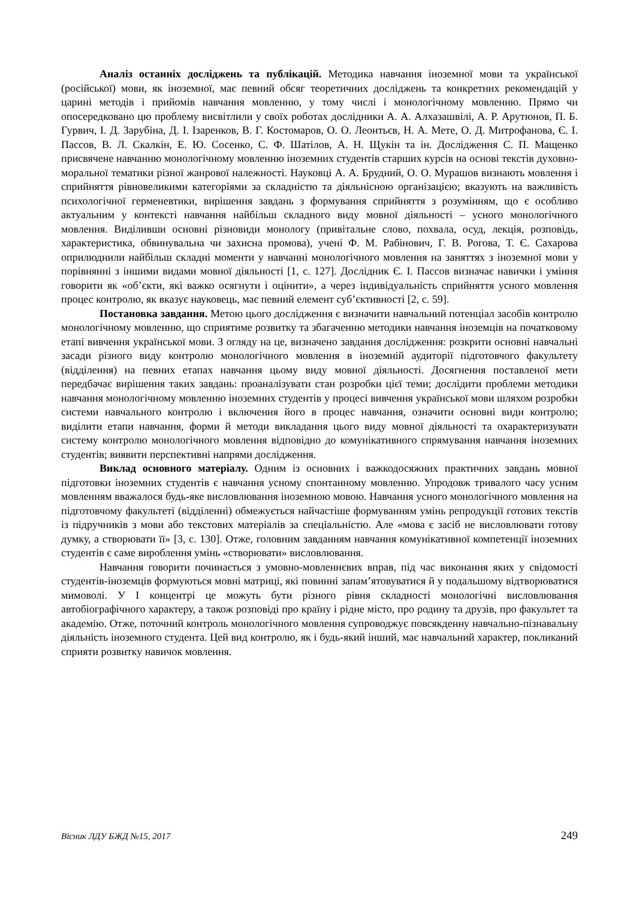Аналіз останніх досліджень та публікацій. Методика навчання іноземної мови та української (російської) мови, як іноземної, має певний обсяг теоретичних досліджень та конкретних рекомендацій у царині методів і прийомів навчання мовленню, у тому числі і монологічному мовленню. Прямо чи опосередковано цю проблему висвітлили у своїх роботах дослідники А. А. Алхазашвілі, А. Р. Арутюнов, П. Б. Гурвич, І. Д. Зарубіна, Д. І. Ізаренков, В. Г. Костомаров, О. О. Леонтьєв, Н. А. Мете, О. Д. Митрофанова, Є. І. Пассов, В. Л. Скалкін, Е. Ю. Сосенко, С. Ф. Шатілов, А. Н. Щукін та ін. Дослідження С. П. Мащенко присвячене навчанню монологічному мовленню іноземних студентів старших курсів на основі текстів духовно-моральної тематики різної жанрової належності. Науковці А. А. Брудний, О. О. Мурашов визнають мовлення і сприйняття рівновеликими категоріями за складністю та діяльнісною організацією; вказують на важливість психологічної герменевтики, вирішення завдань з формування сприйняття з розумінням, що є особливо актуальним у контексті навчання найбільш складного виду мовної діяльності – усного монологічного мовлення. Виділивши основні різновиди монологу (привітальне слово, похвала, осуд, лекція, розповідь, характеристика, обвинувальна чи захисна промова), учені Ф. М. Рабінович, Г. В. Рогова, Т. Є. Сахарова оприлюднили найбільш складні моменти у навчанні монологічного мовлення на заняттях з іноземної мови у порівнянні з іншими видами мовної діяльності [1, с. 127]. Дослідник Є. І. Пассов визначає навички і уміння говорити як «об’єкти, які важко осягнути і оцінити», а через індивідуальність сприйняття усного мовлення процес контролю, як вказує науковець, має певний елемент суб’єктивності [2, с. 59].
Постановка завдання. Метою цього дослідження є визначити навчальний потенціал засобів контролю монологічному мовленню, що сприятиме розвитку та збагаченню методики навчання іноземців на початковому етапі вивчення української мови. З огляду на це, визначено завдання дослідження: розкрити основні навчальні засади різного виду контролю монологічного мовлення в іноземній аудиторії підготовчого факультету (відділення) на певних етапах навчання цьому виду мовної діяльності. Досягнення поставленої мети передбачає вирішення таких завдань: проаналізувати стан розробки цієї теми; дослідити проблеми методики навчання монологічному мовленню іноземних студентів у процесі вивчення української мови шляхом розробки системи навчального контролю і включення його в процес навчання, означити основні види контролю; виділити етапи навчання, форми й методи викладання цього виду мовної діяльності та охарактеризувати систему контролю монологічного мовлення відповідно до комунікативного спрямування навчання іноземних студентів; виявити перспективні напрями дослідження.
Виклад основного матеріалу. Одним із основних і важкодосяжних практичних завдань мовної підготовки іноземних студентів є навчання усному спонтанному мовленню. Упродовж тривалого часу усним мовленням вважалося будь-яке висловлювання іноземною мовою. Навчання усного монологічного мовлення на підготовчому факультеті (відділенні) обмежується найчастіше формуванням умінь репродукції готових текстів із підручників з мови або текстових матеріалів за спеціальністю. Але «мова є засіб не висловлювати готову думку, а створювати її» [3, с. 130]. Отже, головним завданням навчання комунікативної компетенції іноземних студентів є саме вироблення умінь «створювати» висловлювання.
Навчання говорити починається з умовно-мовленнєвих вправ, під час виконання яких у свідомості студентів-іноземців формуються мовні матриці, які повинні запам’ятовуватися й у подальшому відтворюватися мимоволі. У І концентрі це можуть бути різного рівня складності монологічні висловлювання автобіографічного характеру, а також розповіді про країну і рідне місто, про родину та друзів, про факультет та академію. Отже, поточний контроль монологічного мовлення супроводжує повсякденну навчально-пізнавальну діяльність іноземного студента. Цей вид контролю, як і будь-який інший, має навчальний характер, покликаний сприяти розвитку навичок мовлення.
Вісник ЛДУ БЖД №15, 2017 249